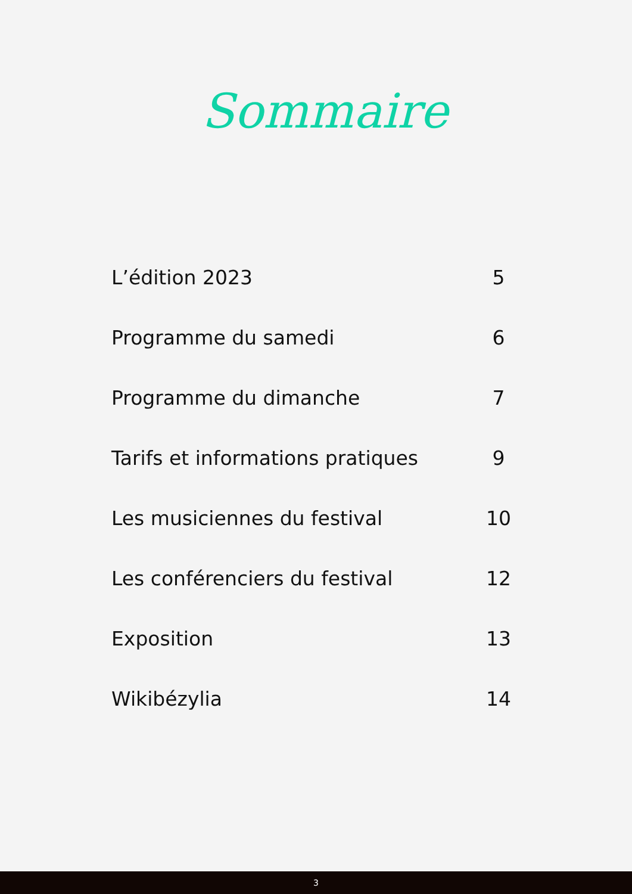Sommaire
| L’édition 2023 | 5 |
| Programme du samedi | 6 |
| Programme du dimanche | 7 |
| Tarifs et informations pratiques | 9 |
| Les musiciennes du festival | 10 |
| Les conférenciers du festival | 12 |
| Exposition | 13 |
| Wikibézylia | 14 |
3